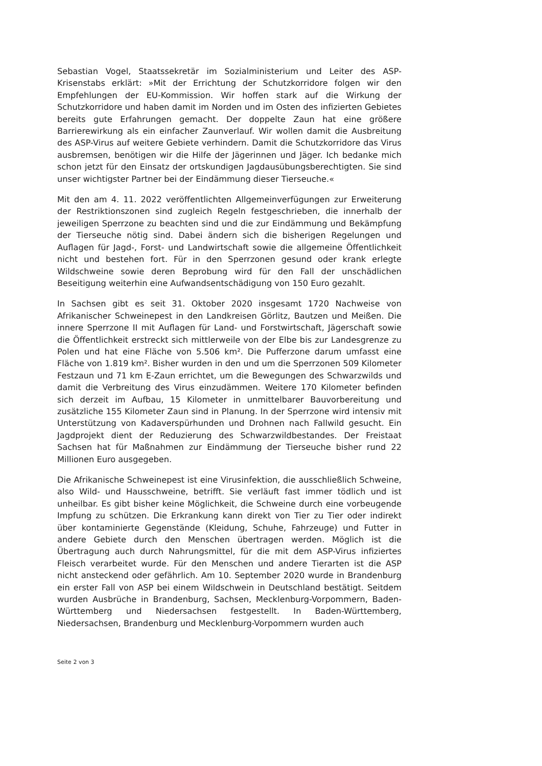Sebastian Vogel, Staatssekretär im Sozialministerium und Leiter des ASP-Krisenstabs erklärt: »Mit der Errichtung der Schutzkorridore folgen wir den Empfehlungen der EU-Kommission. Wir hoffen stark auf die Wirkung der Schutzkorridore und haben damit im Norden und im Osten des infizierten Gebietes bereits gute Erfahrungen gemacht. Der doppelte Zaun hat eine größere Barrierewirkung als ein einfacher Zaunverlauf. Wir wollen damit die Ausbreitung des ASP-Virus auf weitere Gebiete verhindern. Damit die Schutzkorridore das Virus ausbremsen, benötigen wir die Hilfe der Jägerinnen und Jäger. Ich bedanke mich schon jetzt für den Einsatz der ortskundigen Jagdausübungsberechtigten. Sie sind unser wichtigster Partner bei der Eindämmung dieser Tierseuche.«
Mit den am 4. 11. 2022 veröffentlichten Allgemeinverfügungen zur Erweiterung der Restriktionszonen sind zugleich Regeln festgeschrieben, die innerhalb der jeweiligen Sperrzone zu beachten sind und die zur Eindämmung und Bekämpfung der Tierseuche nötig sind. Dabei ändern sich die bisherigen Regelungen und Auflagen für Jagd-, Forst- und Landwirtschaft sowie die allgemeine Öffentlichkeit nicht und bestehen fort. Für in den Sperrzonen gesund oder krank erlegte Wildschweine sowie deren Beprobung wird für den Fall der unschädlichen Beseitigung weiterhin eine Aufwandsentschädigung von 150 Euro gezahlt.
In Sachsen gibt es seit 31. Oktober 2020 insgesamt 1720 Nachweise von Afrikanischer Schweinepest in den Landkreisen Görlitz, Bautzen und Meißen. Die innere Sperrzone II mit Auflagen für Land- und Forstwirtschaft, Jägerschaft sowie die Öffentlichkeit erstreckt sich mittlerweile von der Elbe bis zur Landesgrenze zu Polen und hat eine Fläche von 5.506 km². Die Pufferzone darum umfasst eine Fläche von 1.819 km². Bisher wurden in den und um die Sperrzonen 509 Kilometer Festzaun und 71 km E-Zaun errichtet, um die Bewegungen des Schwarzwilds und damit die Verbreitung des Virus einzudämmen. Weitere 170 Kilometer befinden sich derzeit im Aufbau, 15 Kilometer in unmittelbarer Bauvorbereitung und zusätzliche 155 Kilometer Zaun sind in Planung. In der Sperrzone wird intensiv mit Unterstützung von Kadaverspürhunden und Drohnen nach Fallwild gesucht. Ein Jagdprojekt dient der Reduzierung des Schwarzwildbestandes. Der Freistaat Sachsen hat für Maßnahmen zur Eindämmung der Tierseuche bisher rund 22 Millionen Euro ausgegeben.
Die Afrikanische Schweinepest ist eine Virusinfektion, die ausschließlich Schweine, also Wild- und Hausschweine, betrifft. Sie verläuft fast immer tödlich und ist unheilbar. Es gibt bisher keine Möglichkeit, die Schweine durch eine vorbeugende Impfung zu schützen. Die Erkrankung kann direkt von Tier zu Tier oder indirekt über kontaminierte Gegenstände (Kleidung, Schuhe, Fahrzeuge) und Futter in andere Gebiete durch den Menschen übertragen werden. Möglich ist die Übertragung auch durch Nahrungsmittel, für die mit dem ASP-Virus infiziertes Fleisch verarbeitet wurde. Für den Menschen und andere Tierarten ist die ASP nicht ansteckend oder gefährlich. Am 10. September 2020 wurde in Brandenburg ein erster Fall von ASP bei einem Wildschwein in Deutschland bestätigt. Seitdem wurden Ausbrüche in Brandenburg, Sachsen, Mecklenburg-Vorpommern, Baden-Württemberg und Niedersachsen festgestellt. In Baden-Württemberg, Niedersachsen, Brandenburg und Mecklenburg-Vorpommern wurden auch
Seite 2 von 3